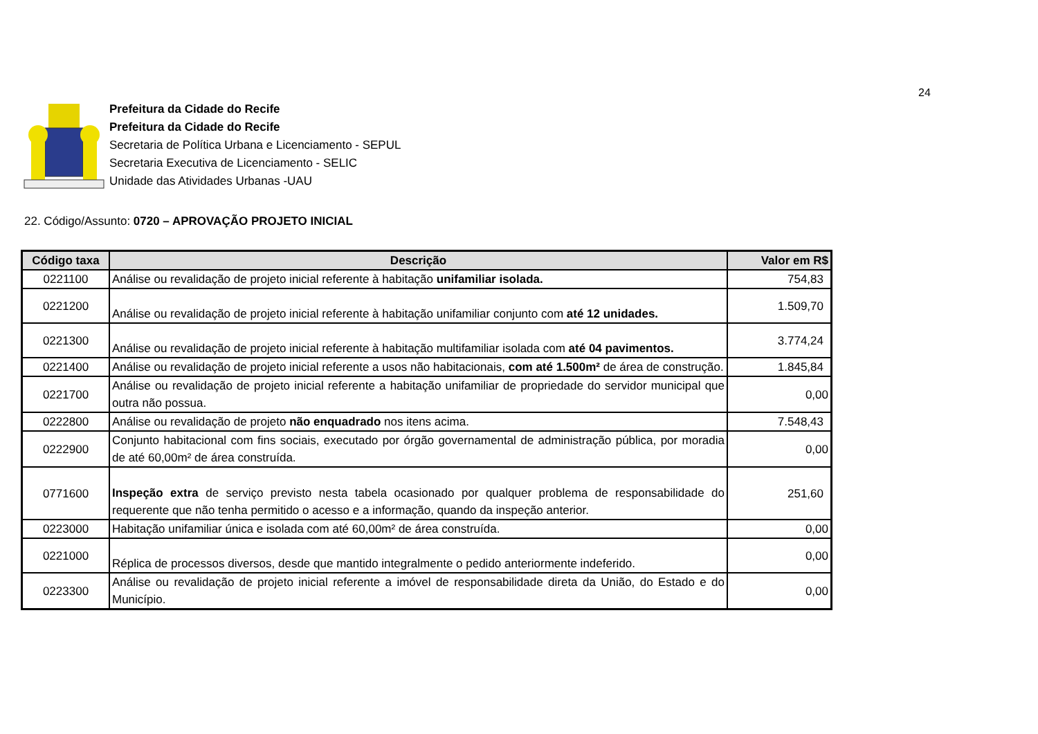24
Prefeitura da Cidade do Recife
Prefeitura da Cidade do Recife
Secretaria de Política Urbana e Licenciamento - SEPUL
Secretaria Executiva de Licenciamento - SELIC
Unidade das Atividades Urbanas -UAU
22. Código/Assunto: 0720 – APROVAÇÃO PROJETO INICIAL
| Código taxa | Descrição | Valor em R$ |
| --- | --- | --- |
| 0221100 | Análise ou revalidação de projeto inicial referente à habitação unifamiliar isolada. | 754,83 |
| 0221200 | Análise ou revalidação de projeto inicial referente à habitação unifamiliar conjunto com até 12 unidades. | 1.509,70 |
| 0221300 | Análise ou revalidação de projeto inicial referente à habitação multifamiliar isolada com até 04 pavimentos. | 3.774,24 |
| 0221400 | Análise ou revalidação de projeto inicial referente a usos não habitacionais, com até 1.500m² de área de construção. | 1.845,84 |
| 0221700 | Análise ou revalidação de projeto inicial referente a habitação unifamiliar de propriedade do servidor municipal que outra não possua. | 0,00 |
| 0222800 | Análise ou revalidação de projeto não enquadrado nos itens acima. | 7.548,43 |
| 0222900 | Conjunto habitacional com fins sociais, executado por órgão governamental de administração pública, por moradia de até 60,00m² de área construída. | 0,00 |
| 0771600 | Inspeção extra de serviço previsto nesta tabela ocasionado por qualquer problema de responsabilidade do requerente que não tenha permitido o acesso e a informação, quando da inspeção anterior. | 251,60 |
| 0223000 | Habitação unifamiliar única e isolada com até 60,00m² de área construída. | 0,00 |
| 0221000 | Réplica de processos diversos, desde que mantido integralmente o pedido anteriormente indeferido. | 0,00 |
| 0223300 | Análise ou revalidação de projeto inicial referente a imóvel de responsabilidade direta da União, do Estado e do Município. | 0,00 |